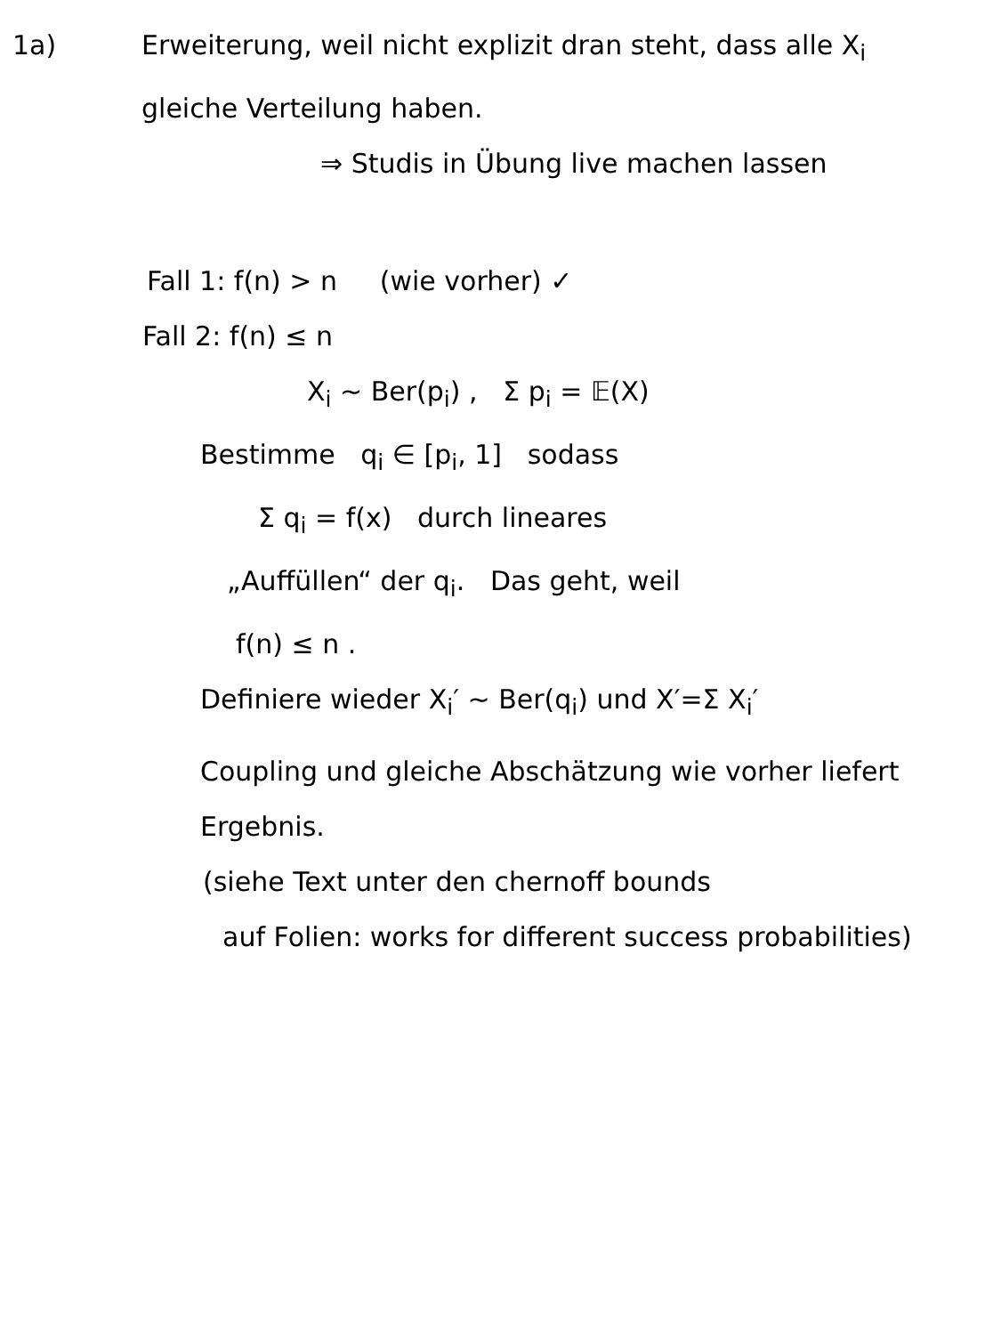1a) Erweiterung, weil nicht explizit dran steht, dass alle X<sub>i</sub> gleiche Verteilung haben.
⇒ Studis in Übung live machen lassen
Fall 1: f(n) > n (wie vorher) ✓
Fall 2: f(n) ≤ n
X<sub>i</sub> ~ Ber(p<sub>i</sub>) , Σ p<sub>i</sub> = 𝔼(X)
Bestimme q<sub>i</sub> ∈ [p<sub>i</sub>, 1] sodass
Σ q<sub>i</sub> = f(x) durch lineares
„Auffüllen“ der q<sub>i</sub>. Das geht, weil
f(n) ≤ n .
Definiere wieder X<sub>i</sub>′ ~ Ber(q<sub>i</sub>) und X′=Σ X<sub>i</sub>′
Coupling und gleiche Abschätzung wie vorher liefert Ergebnis.
(siehe Text unter den chernoff bounds
auf Folien: works for different success probabilities)